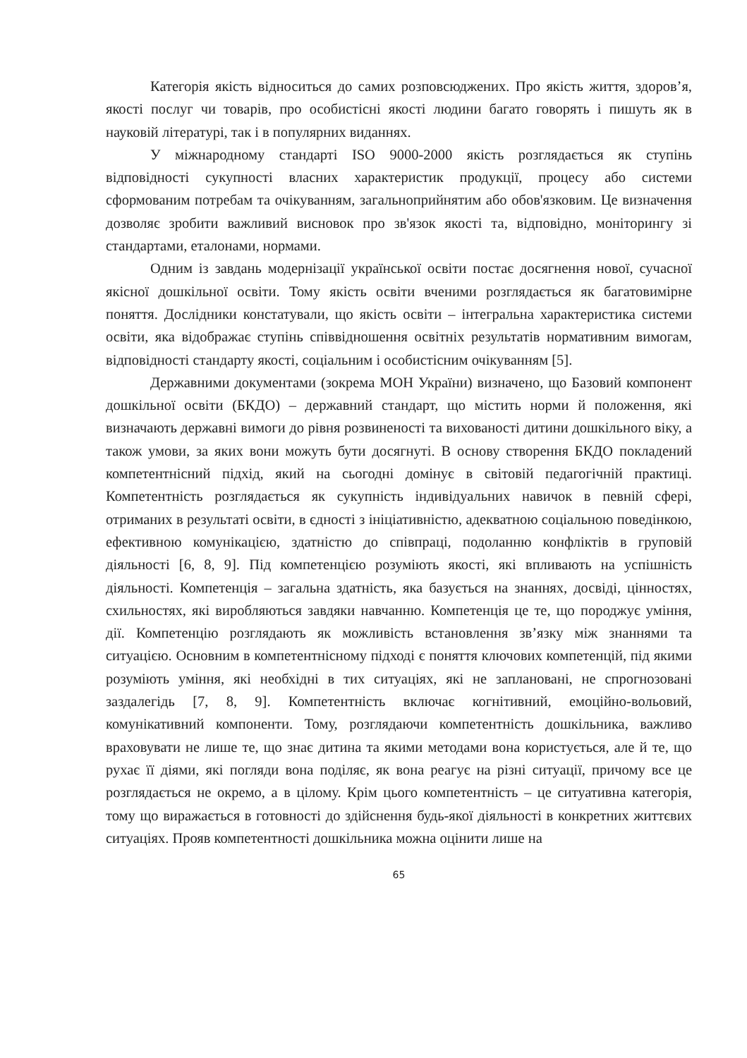Категорія якість відноситься до самих розповсюджених. Про якість життя, здоров’я, якості послуг чи товарів, про особистісні якості людини багато говорять і пишуть як в науковій літературі, так і в популярних виданнях.
У міжнародному стандарті ISO 9000-2000 якість розглядається як ступінь відповідності сукупності власних характеристик продукції, процесу або системи сформованим потребам та очікуванням, загальноприйнятим або обов'язковим. Це визначення дозволяє зробити важливий висновок про зв'язок якості та, відповідно, моніторингу зі стандартами, еталонами, нормами.
Одним із завдань модернізації української освіти постає досягнення нової, сучасної якісної дошкільної освіти. Тому якість освіти вченими розглядається як багатовимірне поняття. Дослідники констатували, що якість освіти – інтегральна характеристика системи освіти, яка відображає ступінь співвідношення освітніх результатів нормативним вимогам, відповідності стандарту якості, соціальним і особистісним очікуванням [5].
Державними документами (зокрема МОН України) визначено, що Базовий компонент дошкільної освіти (БКДО) – державний стандарт, що містить норми й положення, які визначають державні вимоги до рівня розвиненості та вихованості дитини дошкільного віку, а також умови, за яких вони можуть бути досягнуті. В основу створення БКДО покладений компетентнісний підхід, який на сьогодні домінує в світовій педагогічній практиці. Компетентність розглядається як сукупність індивідуальних навичок в певній сфері, отриманих в результаті освіти, в єдності з ініціативністю, адекватною соціальною поведінкою, ефективною комунікацією, здатністю до співпраці, подоланню конфліктів в груповій діяльності [6, 8, 9]. Під компетенцією розуміють якості, які впливають на успішність діяльності. Компетенція – загальна здатність, яка базується на знаннях, досвіді, цінностях, схильностях, які виробляються завдяки навчанню. Компетенція це те, що породжує уміння, дії. Компетенцію розглядають як можливість встановлення зв’язку між знаннями та ситуацією. Основним в компетентнісному підході є поняття ключових компетенцій, під якими розуміють уміння, які необхідні в тих ситуаціях, які не заплановані, не спрогнозовані заздалегідь [7, 8, 9]. Компетентність включає когнітивний, емоційно-вольовий, комунікативний компоненти. Тому, розглядаючи компетентність дошкільника, важливо враховувати не лише те, що знає дитина та якими методами вона користується, але й те, що рухає її діями, які погляди вона поділяє, як вона реагує на різні ситуації, причому все це розглядається не окремо, а в цілому. Крім цього компетентність – це ситуативна категорія, тому що виражається в готовності до здійснення будь-якої діяльності в конкретних життєвих ситуаціях. Прояв компетентності дошкільника можна оцінити лише на
65